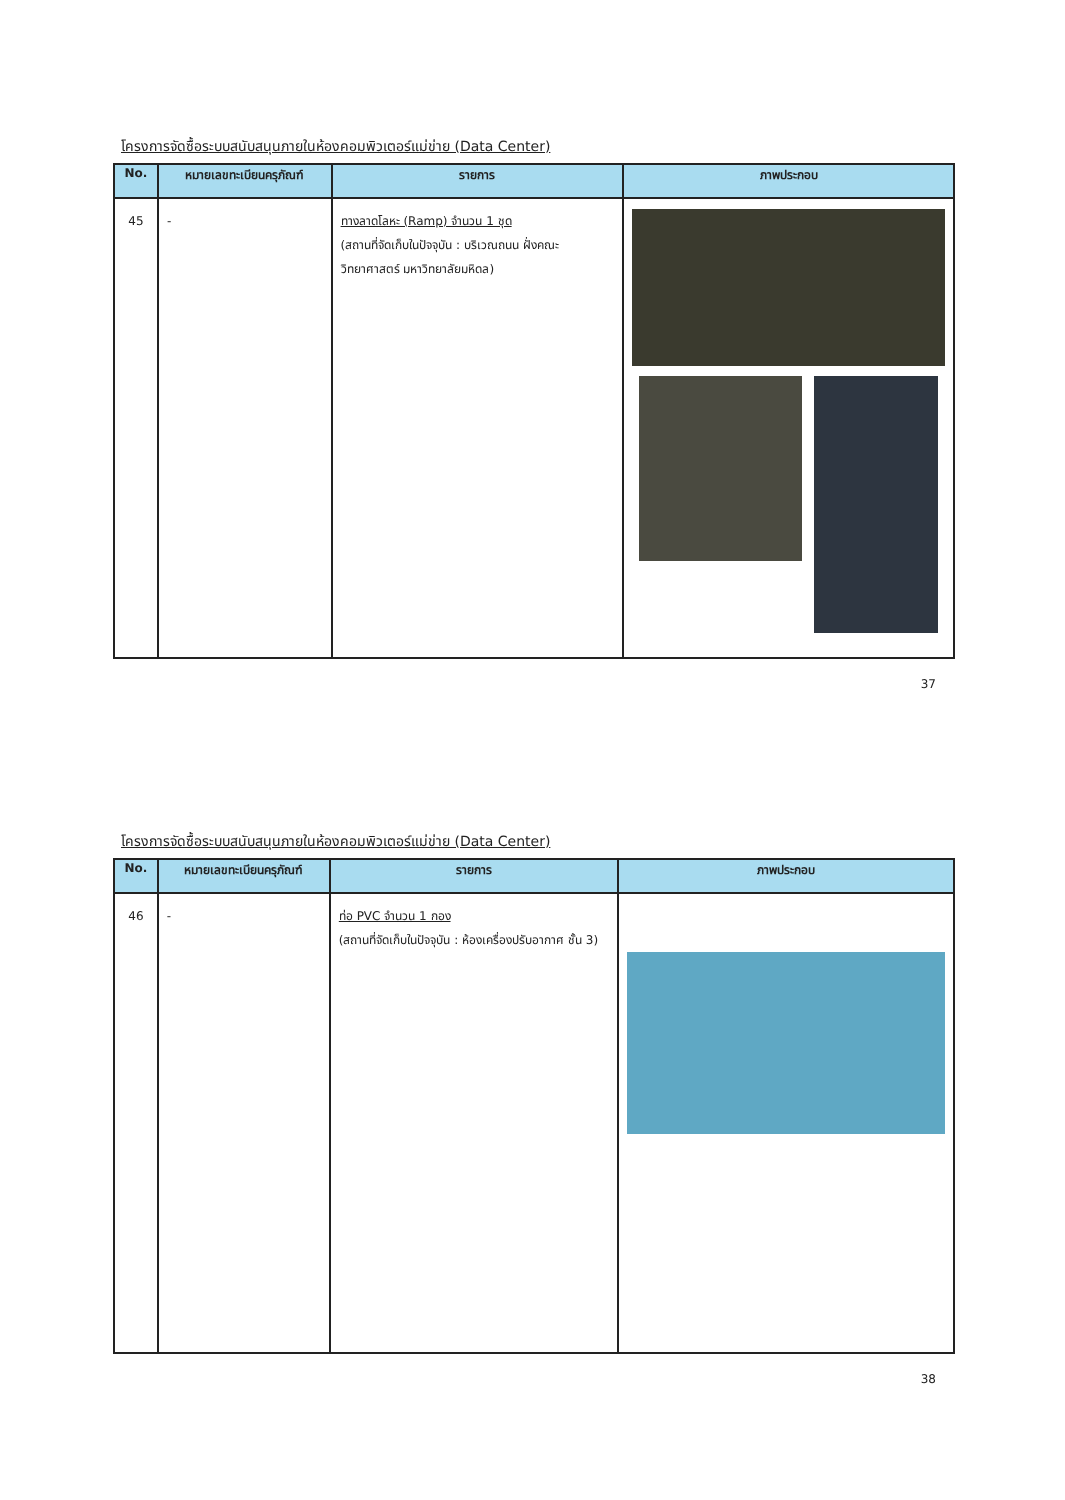โครงการจัดซื้อระบบสนับสนุนภายในห้องคอมพิวเตอร์แม่ข่าย (Data Center)
| No. | หมายเลขทะเบียนครุภัณฑ์ | รายการ | ภาพประกอบ |
| --- | --- | --- | --- |
| 45 | - | ทางลาดโลหะ (Ramp) จำนวน 1 ชุด (สถานที่จัดเก็บในปัจจุบัน : บริเวณถนน ฝั่งคณะวิทยาศาสตร์ มหาวิทยาลัยมหิดล) | |
37
โครงการจัดซื้อระบบสนับสนุนภายในห้องคอมพิวเตอร์แม่ข่าย (Data Center)
| No. | หมายเลขทะเบียนครุภัณฑ์ | รายการ | ภาพประกอบ |
| --- | --- | --- | --- |
| 46 | - | ท่อ PVC จำนวน 1 กอง (สถานที่จัดเก็บในปัจจุบัน : ห้องเครื่องปรับอากาศ ชั้น 3) | |
38